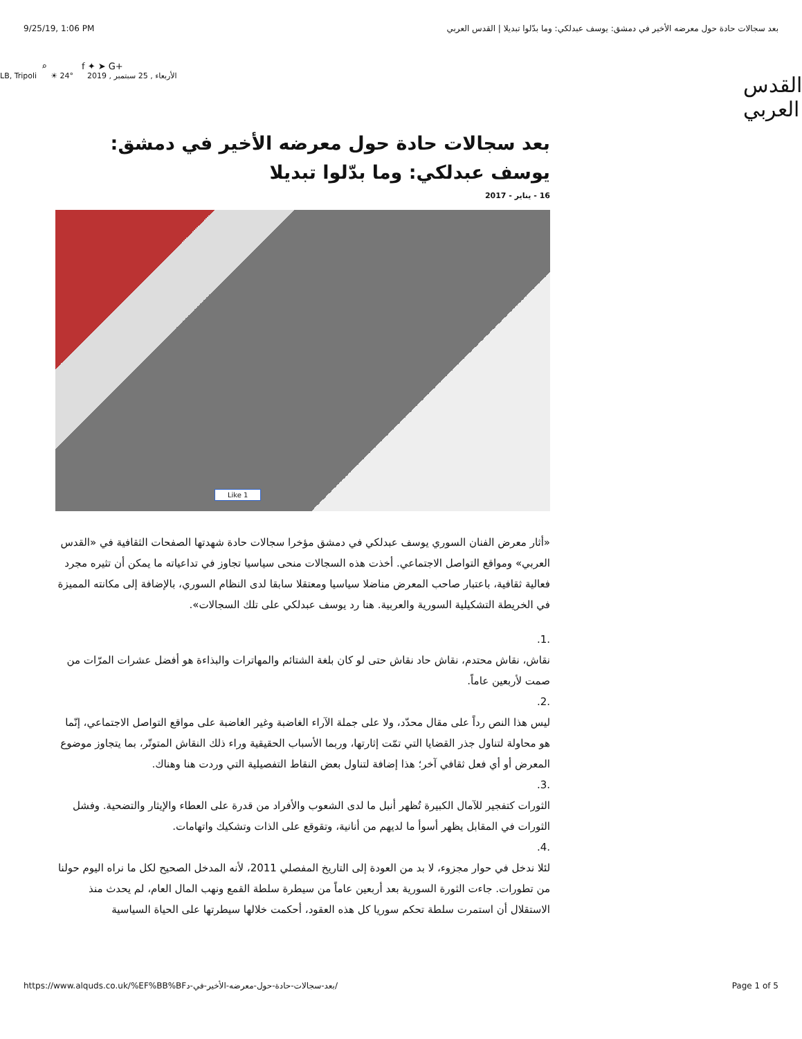9/25/19, 1:06 PM بعد سجالات حادة حول معرضه الأخير في دمشق: يوسف عبدلكي: وما بدّلوا تبديلا | القدس العربي
⌕ f ✦ ➤ G+
الأربعاء , 25 سبتمبر , 2019 24° ☀ LB, Tripoli
القدس العربي
بعد سجالات حادة حول معرضه الأخير في دمشق: يوسف عبدلكي: وما بدّلوا تبديلا
16 - يناير - 2017
Like 1
«أثار معرض الفنان السوري يوسف عبدلكي في دمشق مؤخرا سجالات حادة شهدتها الصفحات الثقافية في «القدس العربي» ومواقع التواصل الاجتماعي. أخذت هذه السجالات منحى سياسيا تجاوز في تداعياته ما يمكن أن تثيره مجرد فعالية ثقافية، باعتبار صاحب المعرض مناضلا سياسيا ومعتقلا سابقا لدى النظام السوري، بالإضافة إلى مكانته المميزة في الخريطة التشكيلية السورية والعربية. هنا رد يوسف عبدلكي على تلك السجالات».
.1.
نقاش، نقاش محتدم، نقاش حاد نقاش حتى لو كان بلغة الشتائم والمهاترات والبذاءة هو أفضل عشرات المرّات من صمت لأربعين عاماً.
.2.
ليس هذا النص رداً على مقال محدّد، ولا على جملة الآراء الغاضبة وغير الغاضبة على مواقع التواصل الاجتماعي، إنّما هو محاولة لتناول جذر القضايا التي تمّت إثارتها، وربما الأسباب الحقيقية وراء ذلك النقاش المتوتّر، بما يتجاوز موضوع المعرض أو أي فعل ثقافي آخر؛ هذا إضافة لتناول بعض النقاط التفصيلية التي وردت هنا وهناك.
.3.
الثورات كتفجير للآمال الكبيرة تُظهر أنبل ما لدى الشعوب والأفراد من قدرة على العطاء والإيثار والتضحية. وفشل الثورات في المقابل يظهر أسوأ ما لديهم من أنانية، وتقوقع على الذات وتشكيك واتهامات.
.4.
لئلا ندخل في حوار مجزوء، لا بد من العودة إلى التاريخ المفصلي 2011، لأنه المدخل الصحيح لكل ما نراه اليوم حولنا من تطورات. جاءت الثورة السورية بعد أربعين عاماً من سيطرة سلطة القمع ونهب المال العام، لم يحدث منذ الاستقلال أن استمرت سلطة تحكم سوريا كل هذه العقود، أحكمت خلالها سيطرتها على الحياة السياسية
https://www.alquds.co.uk/%EF%BB%BFبعد-سجالات-حادة-حول-معرضه-الأخير-في-د/ Page 1 of 5